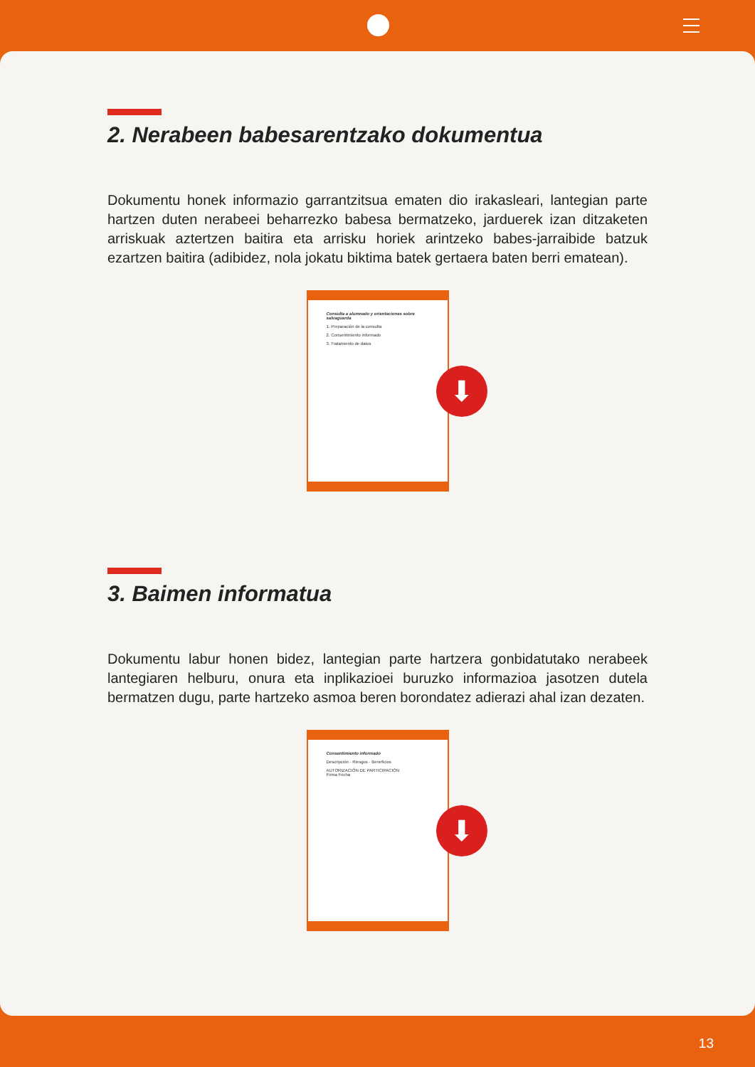2. Nerabeen babesarentzako dokumentua
Dokumentu honek informazio garrantzitsua ematen dio irakasleari, lantegian parte hartzen duten nerabeei beharrezko babesa bermatzeko, jarduerek izan ditzaketen arriskuak aztertzen baitira eta arrisku horiek arintzeko babes-jarraibide batzuk ezartzen baitira (adibidez, nola jokatu biktima batek gertaera baten berri ematean).
Consulta a alumnado y orientaciones sobre salvaguarda
1. Preparación de la consulta
2. Consentimiento informado
3. Tratamiento de datos
⬇
3. Baimen informatua
Dokumentu labur honen bidez, lantegian parte hartzera gonbidatutako nerabeek lantegiaren helburu, onura eta inplikazioei buruzko informazioa jasotzen dutela bermatzen dugu, parte hartzeko asmoa beren borondatez adierazi ahal izan dezaten.
Consentimiento informado
Descripción · Riesgos · Beneficios
AUTORIZACIÓN DE PARTICIPACIÓN
Firma Fecha
⬇
13